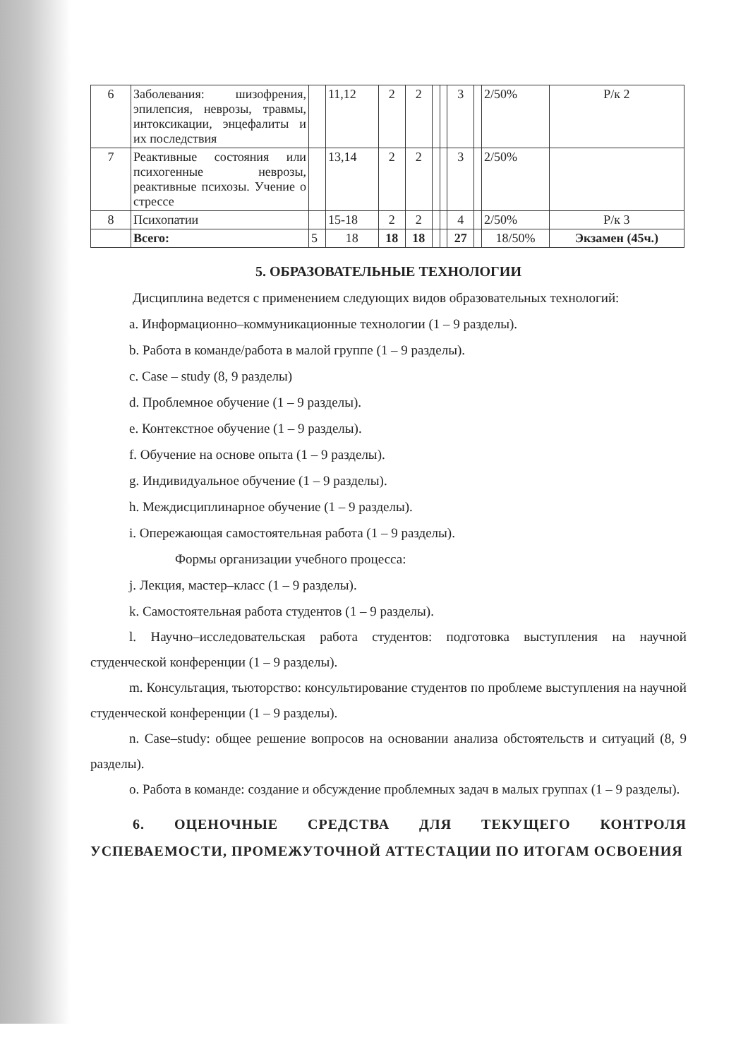| 6 | Заболевания: шизофрения, эпилепсия, неврозы, травмы, интоксикации, энцефалиты и их последствия | | 11,12 | 2 | 2 | | | 3 | | 2/50% | Р/к 2 |
| 7 | Реактивные состояния или психогенные неврозы, реактивные психозы. Учение о стрессе | | 13,14 | 2 | 2 | | | 3 | | 2/50% | |
| 8 | Психопатии | | 15-18 | 2 | 2 | | | 4 | | 2/50% | Р/к 3 |
| | Всего: | 5 | 18 | 18 | 18 | | | 27 | | 18/50% | Экзамен (45ч.) |
5. ОБРАЗОВАТЕЛЬНЫЕ ТЕХНОЛОГИИ
Дисциплина ведется с применением следующих видов образовательных технологий:
a. Информационно–коммуникационные технологии (1 – 9 разделы).
b. Работа в команде/работа в малой группе (1 – 9 разделы).
c. Case – study (8, 9 разделы)
d. Проблемное обучение (1 – 9 разделы).
e. Контекстное обучение (1 – 9 разделы).
f. Обучение на основе опыта (1 – 9 разделы).
g. Индивидуальное обучение (1 – 9 разделы).
h. Междисциплинарное обучение (1 – 9 разделы).
i. Опережающая самостоятельная работа (1 – 9 разделы).
Формы организации учебного процесса:
j. Лекция, мастер–класс (1 – 9 разделы).
k. Самостоятельная работа студентов (1 – 9 разделы).
l. Научно–исследовательская работа студентов: подготовка выступления на научной студенческой конференции (1 – 9 разделы).
m. Консультация, тьюторство: консультирование студентов по проблеме выступления на научной студенческой конференции (1 – 9 разделы).
n. Case–study: общее решение вопросов на основании анализа обстоятельств и ситуаций (8, 9 разделы).
o. Работа в команде: создание и обсуждение проблемных задач в малых группах (1 – 9 разделы).
6. ОЦЕНОЧНЫЕ СРЕДСТВА ДЛЯ ТЕКУЩЕГО КОНТРОЛЯ УСПЕВАЕМОСТИ, ПРОМЕЖУТОЧНОЙ АТТЕСТАЦИИ ПО ИТОГАМ ОСВОЕНИЯ